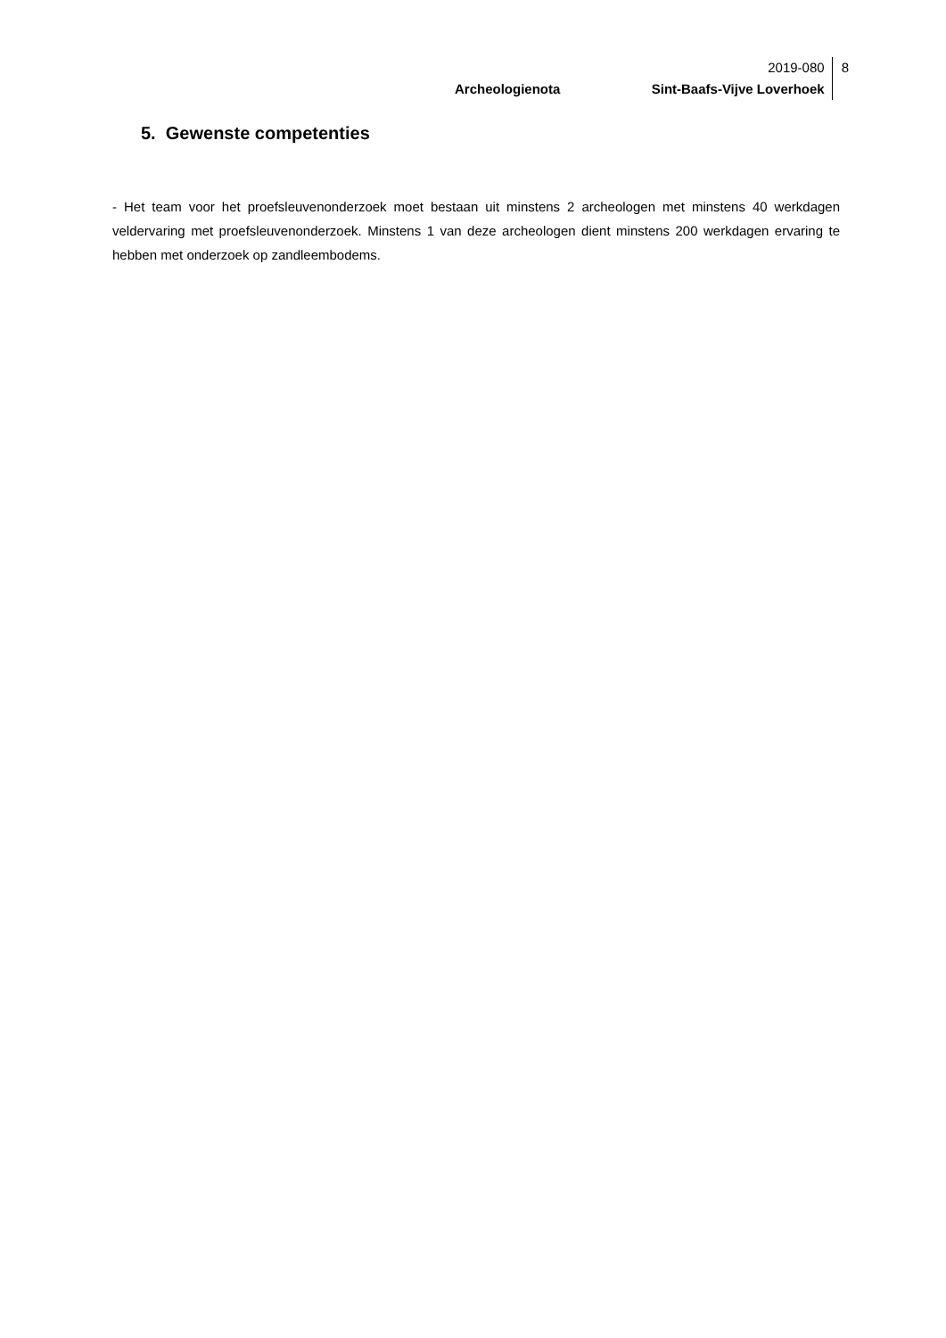2019-080
Archeologienota Sint-Baafs-Vijve Loverhoek
8
5. Gewenste competenties
- Het team voor het proefsleuvenonderzoek moet bestaan uit minstens 2 archeologen met minstens 40 werkdagen veldervaring met proefsleuvenonderzoek. Minstens 1 van deze archeologen dient minstens 200 werkdagen ervaring te hebben met onderzoek op zandleembodems.